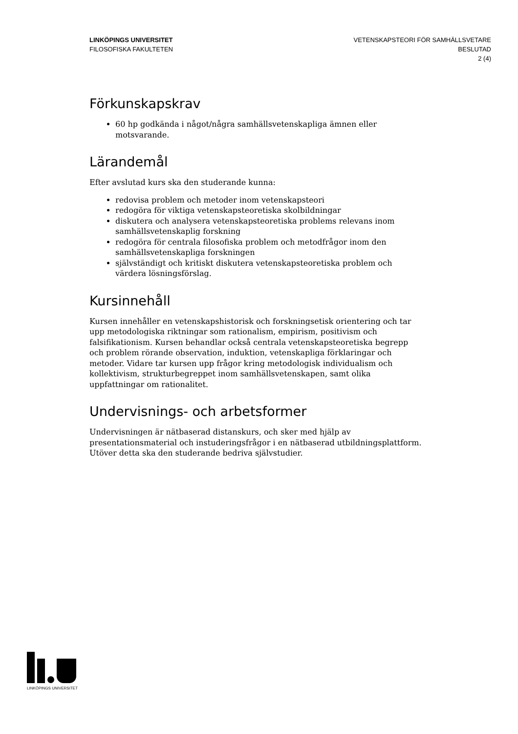LINKÖPINGS UNIVERSITET
FILOSOFISKA FAKULTETEN
VETENSKAPSTEORI FÖR SAMHÄLLSVETARE
BESLUTAD
2 (4)
Förkunskapskrav
60 hp godkända i något/några samhällsvetenskapliga ämnen eller motsvarande.
Lärandemål
Efter avslutad kurs ska den studerande kunna:
redovisa problem och metoder inom vetenskapsteori
redogöra för viktiga vetenskapsteoretiska skolbildningar
diskutera och analysera vetenskapsteoretiska problems relevans inom samhällsvetenskaplig forskning
redogöra för centrala filosofiska problem och metodfrågor inom den samhällsvetenskapliga forskningen
självständigt och kritiskt diskutera vetenskapsteoretiska problem och värdera lösningsförslag.
Kursinnehåll
Kursen innehåller en vetenskapshistorisk och forskningsetisk orientering och tar upp metodologiska riktningar som rationalism, empirism, positivism och falsifikationism. Kursen behandlar också centrala vetenskapsteoretiska begrepp och problem rörande observation, induktion, vetenskapliga förklaringar och metoder. Vidare tar kursen upp frågor kring metodologisk individualism och kollektivism, strukturbegreppet inom samhällsvetenskapen, samt olika uppfattningar om rationalitet.
Undervisnings- och arbetsformer
Undervisningen är nätbaserad distanskurs, och sker med hjälp av presentationsmaterial och instuderingsfrågor i en nätbaserad utbildningsplattform. Utöver detta ska den studerande bedriva självstudier.
LINKÖPINGS UNIVERSITET